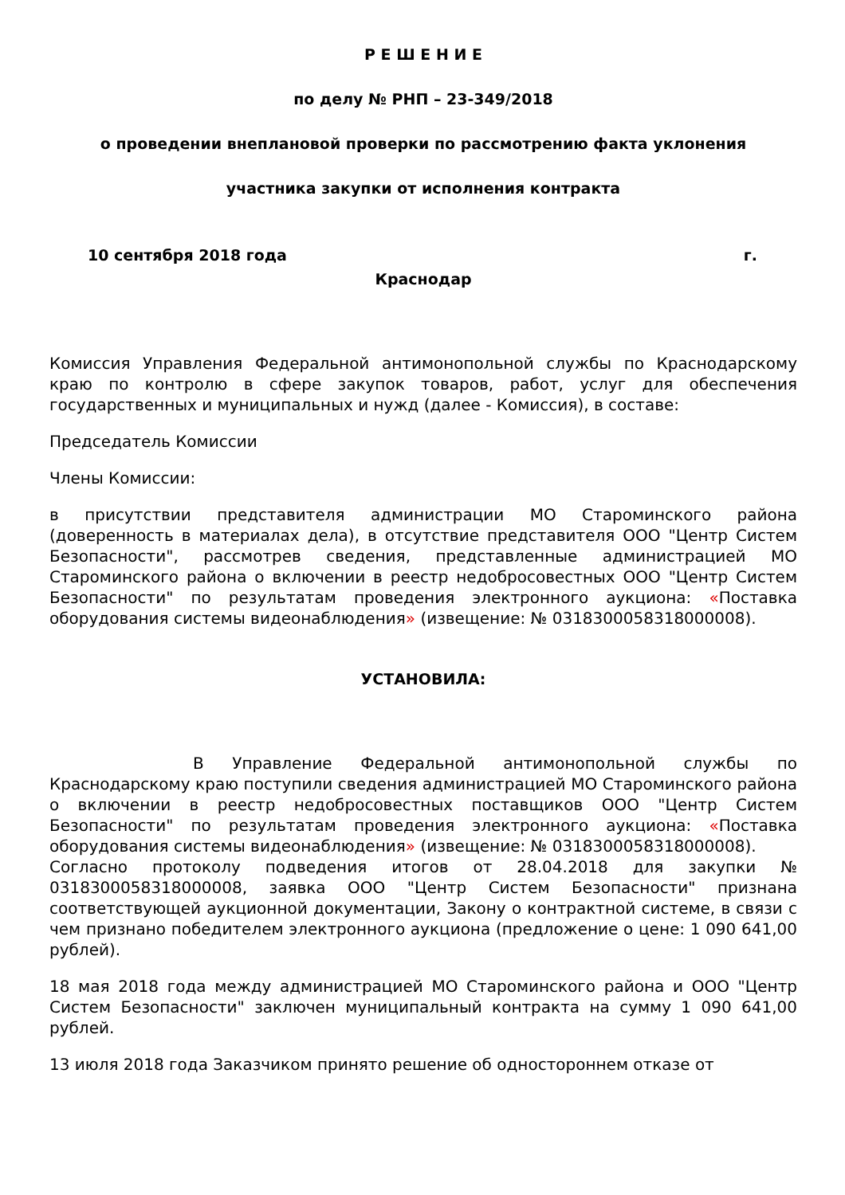Р Е Ш Е Н И Е
по делу № РНП – 23-349/2018
о проведении внеплановой проверки по рассмотрению факта уклонения
участника закупки от исполнения контракта
10 сентября 2018 года г.
Краснодар
Комиссия Управления Федеральной антимонопольной службы по Краснодарскому краю по контролю в сфере закупок товаров, работ, услуг для обеспечения государственных и муниципальных и нужд (далее - Комиссия), в составе:
Председатель Комиссии
Члены Комиссии:
в присутствии представителя администрации МО Староминского района (доверенность в материалах дела), в отсутствие представителя ООО "Центр Систем Безопасности", рассмотрев сведения, представленные администрацией МО Староминского района о включении в реестр недобросовестных ООО "Центр Систем Безопасности" по результатам проведения электронного аукциона: «Поставка оборудования системы видеонаблюдения» (извещение: № 0318300058318000008).
УСТАНОВИЛА:
В Управление Федеральной антимонопольной службы по Краснодарскому краю поступили сведения администрацией МО Староминского района о включении в реестр недобросовестных поставщиков ООО "Центр Систем Безопасности" по результатам проведения электронного аукциона: «Поставка оборудования системы видеонаблюдения» (извещение: № 0318300058318000008).
Согласно протоколу подведения итогов от 28.04.2018 для закупки № 0318300058318000008, заявка ООО "Центр Систем Безопасности" признана соответствующей аукционной документации, Закону о контрактной системе, в связи с чем признано победителем электронного аукциона (предложение о цене: 1 090 641,00 рублей).
18 мая 2018 года между администрацией МО Староминского района и ООО "Центр Систем Безопасности" заключен муниципальный контракта на сумму 1 090 641,00 рублей.
13 июля 2018 года Заказчиком принято решение об одностороннем отказе от